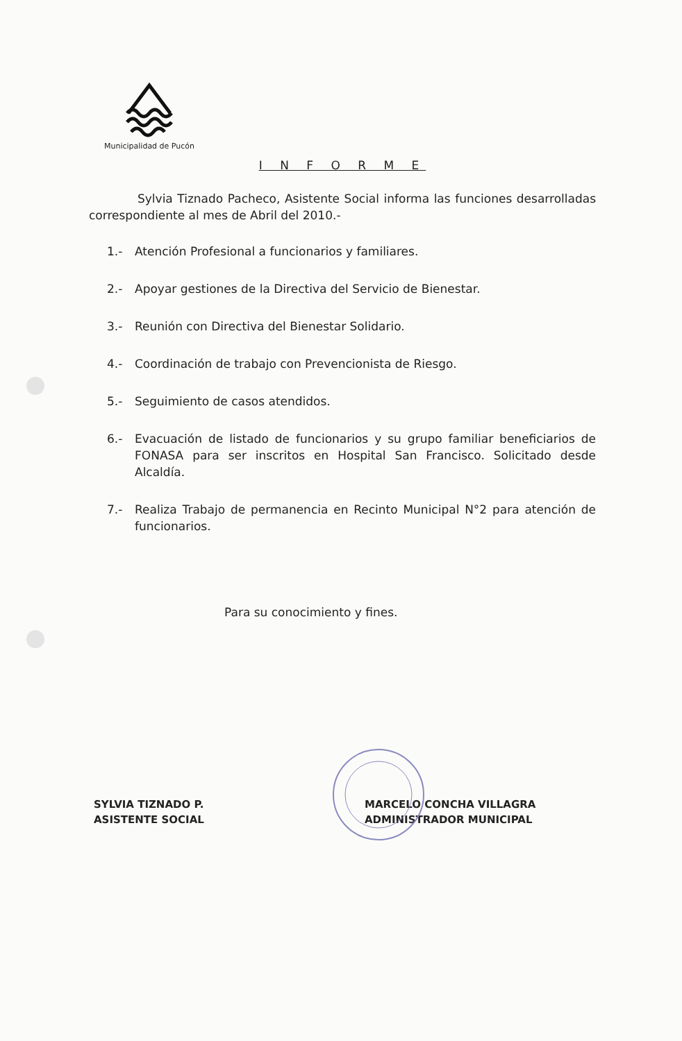Municipalidad de Pucón
I N F O R M E
Sylvia Tiznado Pacheco, Asistente Social informa las funciones desarrolladas correspondiente al mes de Abril del 2010.-
1.- Atención Profesional a funcionarios y familiares.
2.- Apoyar gestiones de la Directiva del Servicio de Bienestar.
3.- Reunión con Directiva del Bienestar Solidario.
4.- Coordinación de trabajo con Prevencionista de Riesgo.
5.- Seguimiento de casos atendidos.
6.- Evacuación de listado de funcionarios y su grupo familiar beneficiarios de FONASA para ser inscritos en Hospital San Francisco. Solicitado desde Alcaldía.
7.- Realiza Trabajo de permanencia en Recinto Municipal N°2 para atención de funcionarios.
Para su conocimiento y fines.
SYLVIA TIZNADO P.
ASISTENTE SOCIAL
MARCELO CONCHA VILLAGRA
ADMINISTRADOR MUNICIPAL